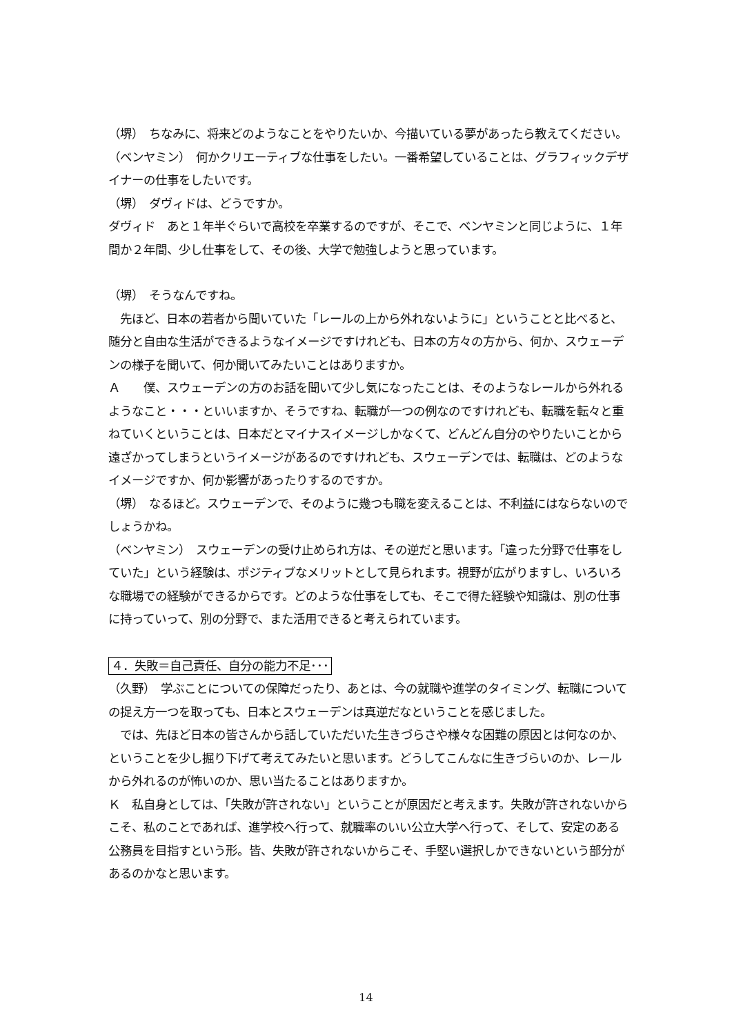（堺）　ちなみに、将来どのようなことをやりたいか、今描いている夢があったら教えてください。
（ベンヤミン）　何かクリエーティブな仕事をしたい。一番希望していることは、グラフィックデザイナーの仕事をしたいです。
（堺）　ダヴィドは、どうですか。
ダヴィド　あと１年半ぐらいで高校を卒業するのですが、そこで、ベンヤミンと同じように、１年間か２年間、少し仕事をして、その後、大学で勉強しようと思っています。
（堺）　そうなんですね。
　先ほど、日本の若者から聞いていた「レールの上から外れないように」ということと比べると、随分と自由な生活ができるようなイメージですけれども、日本の方々の方から、何か、スウェーデンの様子を聞いて、何か聞いてみたいことはありますか。
Ａ　　僕、スウェーデンの方のお話を聞いて少し気になったことは、そのようなレールから外れるようなこと・・・といいますか、そうですね、転職が一つの例なのですけれども、転職を転々と重ねていくということは、日本だとマイナスイメージしかなくて、どんどん自分のやりたいことから遠ざかってしまうというイメージがあるのですけれども、スウェーデンでは、転職は、どのようなイメージですか、何か影響があったりするのですか。
（堺）　なるほど。スウェーデンで、そのように幾つも職を変えることは、不利益にはならないのでしょうかね。
（ベンヤミン）　スウェーデンの受け止められ方は、その逆だと思います。「違った分野で仕事をしていた」という経験は、ポジティブなメリットとして見られます。視野が広がりますし、いろいろな職場での経験ができるからです。どのような仕事をしても、そこで得た経験や知識は、別の仕事に持っていって、別の分野で、また活用できると考えられています。
４．失敗＝自己責任、自分の能力不足･･･
（久野）　学ぶことについての保障だったり、あとは、今の就職や進学のタイミング、転職についての捉え方一つを取っても、日本とスウェーデンは真逆だなということを感じました。
　では、先ほど日本の皆さんから話していただいた生きづらさや様々な困難の原因とは何なのか、ということを少し掘り下げて考えてみたいと思います。どうしてこんなに生きづらいのか、レールから外れるのが怖いのか、思い当たることはありますか。
Ｋ　私自身としては、「失敗が許されない」ということが原因だと考えます。失敗が許されないからこそ、私のことであれば、進学校へ行って、就職率のいい公立大学へ行って、そして、安定のある公務員を目指すという形。皆、失敗が許されないからこそ、手堅い選択しかできないという部分があるのかなと思います。
14